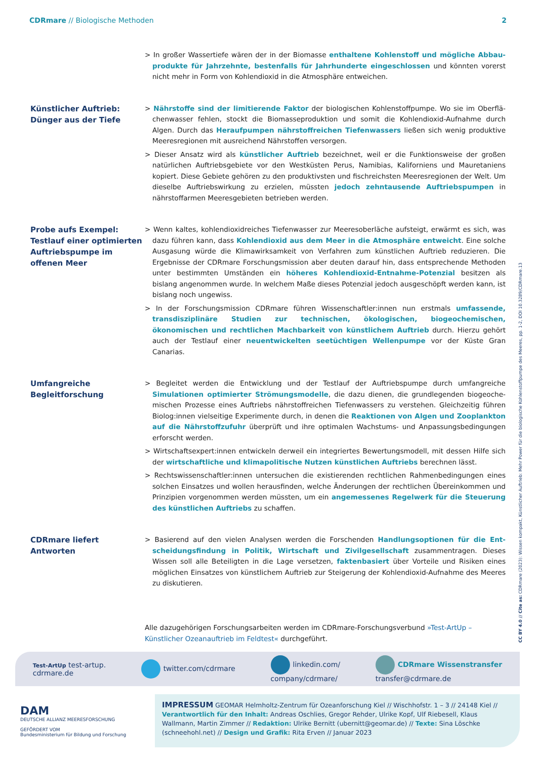CDRmare // Biologische Methoden
2
> In großer Wassertiefe wären der in der Biomasse enthaltene Kohlenstoff und mögliche Abbau­produkte für Jahrzehnte, bestenfalls für Jahrhunderte eingeschlossen und könnten vorerst nicht mehr in Form von Kohlendioxid in die Atmosphäre entweichen.
Künstlicher Auftrieb:
Dünger aus der Tiefe
> Nährstoffe sind der limitierende Faktor der biologischen Kohlenstoffpumpe. Wo sie im Oberflä­chenwasser fehlen, stockt die Biomasseproduktion und somit die Kohlendioxid-Aufnahme durch Algen. Durch das Heraufpumpen nährstoffreichen Tiefenwassers ließen sich wenig produktive Meeresregionen mit ausreichend Nährstoffen versorgen.
> Dieser Ansatz wird als künstlicher Auftrieb bezeichnet, weil er die Funktionsweise der großen natürlichen Auftriebsgebiete vor den Westküsten Perus, Namibias, Kaliforniens und Mauretaniens kopiert. Diese Gebiete gehören zu den produktivsten und fischreichsten Meeresregionen der Welt. Um dieselbe Auftriebswirkung zu erzielen, müssten jedoch zehntausende Auftriebspumpen in nährstoffarmen Meeresgebieten betrieben werden.
Probe aufs Exempel:
Testlauf einer optimierten Auftriebspumpe im offenen Meer
> Wenn kaltes, kohlendioxidreiches Tiefenwasser zur Meeresoberläche aufsteigt, erwärmt es sich, was dazu führen kann, dass Kohlendioxid aus dem Meer in die Atmosphäre entweicht. Eine solche Ausgasung würde die Klimawirksamkeit von Verfahren zum künstlichen Auftrieb redu­zieren. Die Ergebnisse der CDRmare Forschungsmission aber deuten darauf hin, dass entspre­chende Methoden unter bestimmten Umständen ein höheres Kohlendioxid-Entnahme-Potenzial besitzen als bislang angenommen wurde. In welchem Maße dieses Potenzial jedoch ausgeschöpft werden kann, ist bislang noch ungewiss.
> In der Forschungsmission CDRmare führen Wissenschaftler:innen nun erstmals umfassende, transdisziplinäre Studien zur technischen, ökologischen, biogeochemischen, ökonomischen und rechtlichen Machbarkeit von künstlichem Auftrieb durch. Hierzu gehört auch der Testlauf einer neuentwickelten seetüchtigen Wellenpumpe vor der Küste Gran Canarias.
Umfangreiche
Begleitforschung
> Begleitet werden die Entwicklung und der Testlauf der Auftriebspumpe durch umfangreiche Simulationen optimierter Strömungsmodelle, die dazu dienen, die grundlegenden biogeoche­mischen Prozesse eines Auftriebs nährstoffreichen Tiefenwassers zu verstehen. Gleichzeitig führen Biolog:innen vielseitige Experimente durch, in denen die Reaktionen von Algen und Zooplankton auf die Nährstoffzufuhr überprüft und ihre optimalen Wachstums- und Anpassungsbedingungen erforscht werden.
> Wirtschaftsexpert:innen entwickeln derweil ein integriertes Bewertungsmodell, mit dessen Hilfe sich der wirtschaftliche und klimapolitische Nutzen künstlichen Auftriebs berechnen lässt.
> Rechtswissenschaftler:innen untersuchen die existierenden rechtlichen Rahmenbedingungen eines solchen Einsatzes und wollen herausfinden, welche Änderungen der rechtlichen Überein­kommen und Prinzipien vorgenommen werden müssten, um ein angemessenes Regelwerk für die Steuerung des künstlichen Auftriebs zu schaffen.
CDRmare liefert
Antworten
> Basierend auf den vielen Analysen werden die Forschenden Handlungsoptionen für die Ent­scheidungsfindung in Politik, Wirtschaft und Zivilgesellschaft zusammentragen. Dieses Wissen soll alle Beteiligten in die Lage versetzen, faktenbasiert über Vorteile und Risiken eines möglichen Einsatzes von künstlichem Auftrieb zur Steigerung der Kohlendioxid-Aufnahme des Meeres zu diskutieren.
Alle dazugehörigen Forschungsarbeiten werden im CDRmare-Forschungsverbund »Test-ArtUp – Künstlicher Ozeanauftrieb im Feldtest« durchgeführt.
CC BY 4.0 // Cite as: CDRmare (2023): Wissen kompakt, Künstlicher Auftrieb: Mehr Power für die biologische Kohlenstoffpumpe des Meeres, pp. 1-2, DOI 10.3289/CDRmare.13
Test-ArtUp test-artup.
cdrmare.de
twitter.com/cdrmare
linkedin.com/
company/cdrmare/
CDRmare Wissenstransfer
transfer@cdrmare.de
DAM
DEUTSCHE ALLIANZ MEERESFORSCHUNG
GEFÖRDERT VOM
Bundesministerium für Bildung und Forschung
IMPRESSUM GEOMAR Helmholtz-Zentrum für Ozeanforschung Kiel // Wischhofstr. 1 – 3 // 24148 Kiel // Verantwortlich für den Inhalt: Andreas Oschlies, Gregor Rehder, Ulrike Kopf, Ulf Riebesell, Klaus Wallmann, Martin Zimmer // Redaktion: Ulrike Bernitt (ubernitt@geomar.de) // Texte: Sina Löschke (schneehohl.net) // Design und Grafik: Rita Erven // Januar 2023